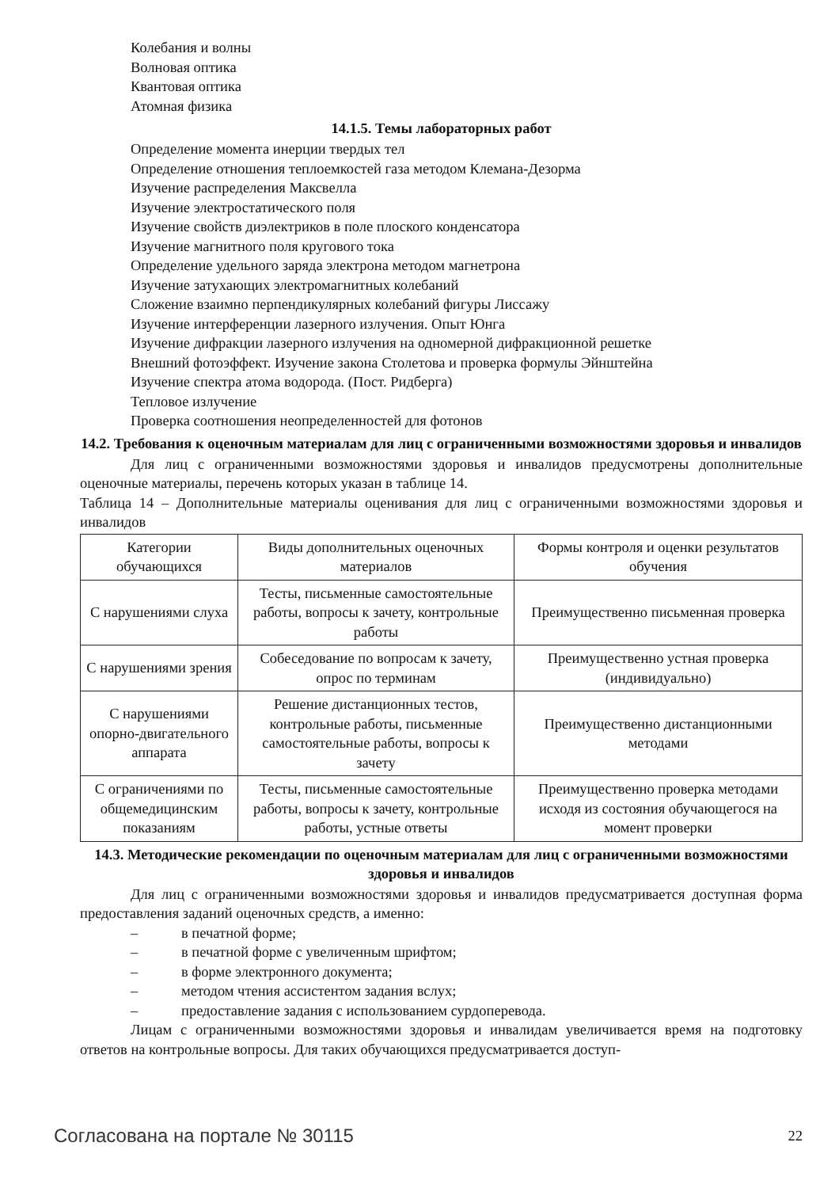Колебания и волны
Волновая оптика
Квантовая оптика
Атомная физика
14.1.5. Темы лабораторных работ
Определение момента инерции твердых тел
Определение отношения теплоемкостей газа методом Клемана-Дезорма
Изучение распределения Максвелла
Изучение электростатического поля
Изучение свойств диэлектриков в поле плоского конденсатора
Изучение магнитного поля кругового тока
Определение удельного заряда электрона методом магнетрона
Изучение затухающих электромагнитных колебаний
Сложение взаимно перпендикулярных колебаний фигуры Лиссажу
Изучение интерференции лазерного излучения. Опыт Юнга
Изучение дифракции лазерного излучения на одномерной дифракционной решетке
Внешний фотоэффект. Изучение закона Столетова и проверка формулы Эйнштейна
Изучение спектра атома водорода. (Пост. Ридберга)
Тепловое излучение
Проверка соотношения неопределенностей для фотонов
14.2. Требования к оценочным материалам для лиц с ограниченными возможностями здоровья и инвалидов
Для лиц с ограниченными возможностями здоровья и инвалидов предусмотрены дополнительные оценочные материалы, перечень которых указан в таблице 14.
Таблица 14 – Дополнительные материалы оценивания для лиц с ограниченными возможностями здоровья и инвалидов
| Категории обучающихся | Виды дополнительных оценочных материалов | Формы контроля и оценки результатов обучения |
| С нарушениями слуха | Тесты, письменные самостоятельные работы, вопросы к зачету, контрольные работы | Преимущественно письменная проверка |
| С нарушениями зрения | Собеседование по вопросам к зачету, опрос по терминам | Преимущественно устная проверка (индивидуально) |
| С нарушениями опорно-двигательного аппарата | Решение дистанционных тестов, контрольные работы, письменные самостоятельные работы, вопросы к зачету | Преимущественно дистанционными методами |
| С ограничениями по общемедицинским показаниям | Тесты, письменные самостоятельные работы, вопросы к зачету, контрольные работы, устные ответы | Преимущественно проверка методами исходя из состояния обучающегося на момент проверки |
14.3. Методические рекомендации по оценочным материалам для лиц с ограниченными возможностями здоровья и инвалидов
Для лиц с ограниченными возможностями здоровья и инвалидов предусматривается доступная форма предоставления заданий оценочных средств, а именно:
– в печатной форме;
– в печатной форме с увеличенным шрифтом;
– в форме электронного документа;
– методом чтения ассистентом задания вслух;
– предоставление задания с использованием сурдоперевода.
Лицам с ограниченными возможностями здоровья и инвалидам увеличивается время на подготовку ответов на контрольные вопросы. Для таких обучающихся предусматривается доступ-
Согласована на портале № 30115 22